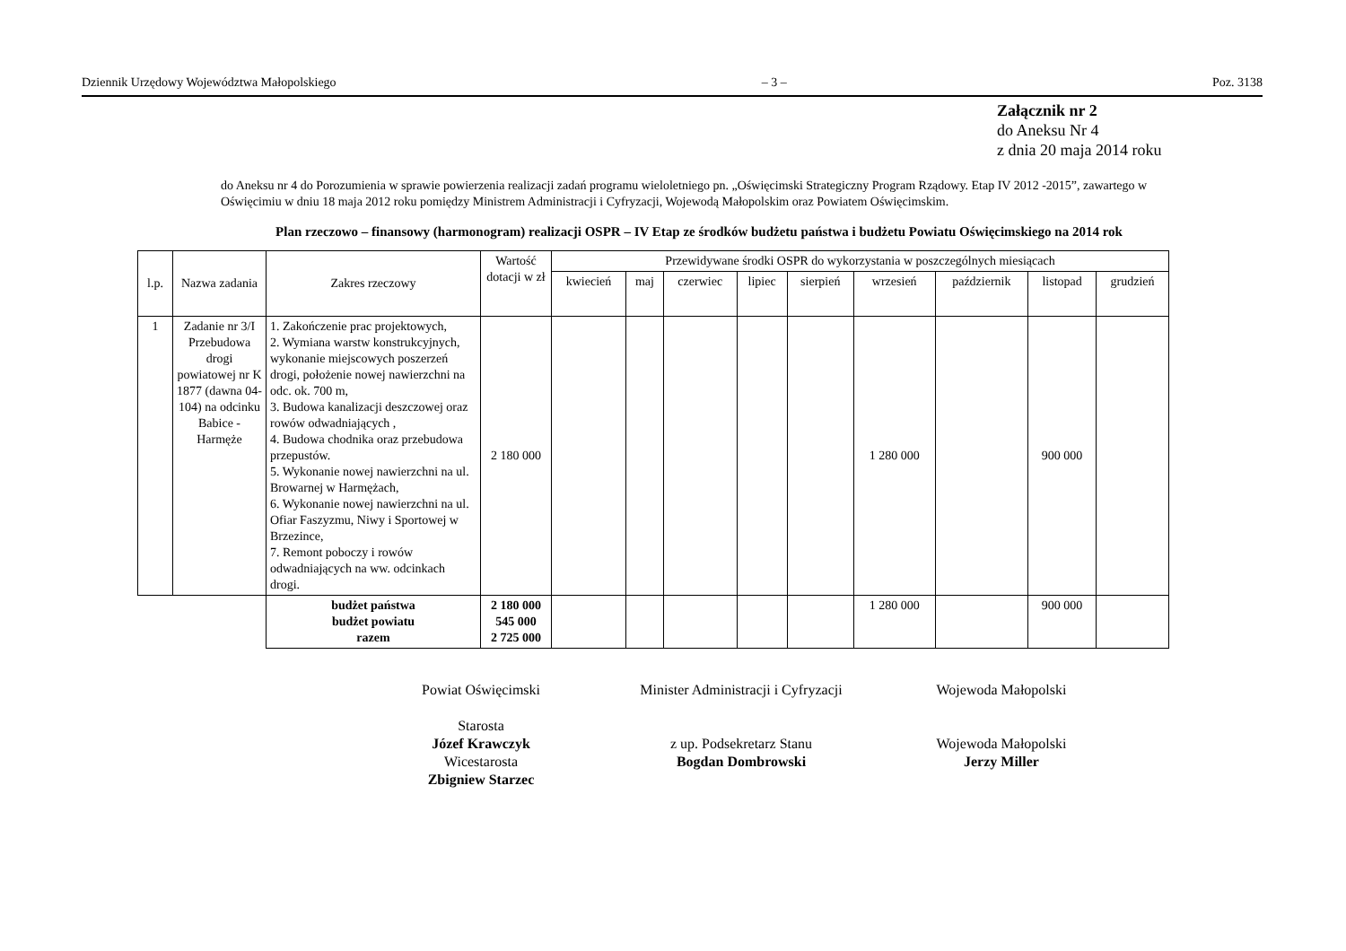Dziennik Urzędowy Województwa Małopolskiego – 3 – Poz. 3138
Załącznik nr 2
do Aneksu Nr 4
z dnia 20 maja 2014 roku
do Aneksu nr 4 do Porozumienia w sprawie powierzenia realizacji zadań programu wieloletniego pn. „Oświęcimski Strategiczny Program Rządowy. Etap IV 2012 -2015”, zawartego w Oświęcimiu w dniu 18 maja 2012 roku pomiędzy Ministrem Administracji i Cyfryzacji, Wojewodą Małopolskim oraz Powiatem Oświęcimskim.
Plan rzeczowo – finansowy (harmonogram) realizacji OSPR – IV Etap ze środków budżetu państwa i budżetu Powiatu Oświęcimskiego na 2014 rok
| l.p. | Nazwa zadania | Zakres rzeczowy | Wartość dotacji w zł | Przewidywane środki OSPR do wykorzystania w poszczególnych miesiącach | | | | | | | | |
| --- | --- | --- | --- | --- | --- | --- | --- | --- | --- | --- | --- | --- |
| | | | | kwiecień | maj | czerwiec | lipiec | sierpień | wrzesień | październik | listopad | grudzień |
| 1 | Zadanie nr 3/I Przebudowa drogi powiatowej nr K 1877 (dawna 04-104) na odcinku Babice - Harmęże | 1. Zakończenie prac projektowych, 2. Wymiana warstw konstrukcyjnych, wykonanie miejscowych poszerzeń drogi, położenie nowej nawierzchni na odc. ok. 700 m, 3. Budowa kanalizacji deszczowej oraz rowów odwadniających , 4. Budowa chodnika oraz przebudowa przepustów. 5. Wykonanie nowej nawierzchni na ul. Browarnej w Harmężach, 6. Wykonanie nowej nawierzchni na ul. Ofiar Faszyzmu, Niwy i Sportowej w Brzezince, 7. Remont poboczy i rowów odwadniających na ww. odcinkach drogi. | 2 180 000 | | | | | | 1 280 000 | | 900 000 | |
| | | budżet państwa budżet powiatu razem | 2 180 000 545 000 2 725 000 | | | | | | 1 280 000 | | 900 000 | |
Powiat Oświęcimski
Starosta
Józef Krawczyk
Wicestarosta
Zbigniew Starzec
Minister Administracji i Cyfryzacji
z up. Podsekretarz Stanu
Bogdan Dombrowski
Wojewoda Małopolski
Wojewoda Małopolski
Jerzy Miller